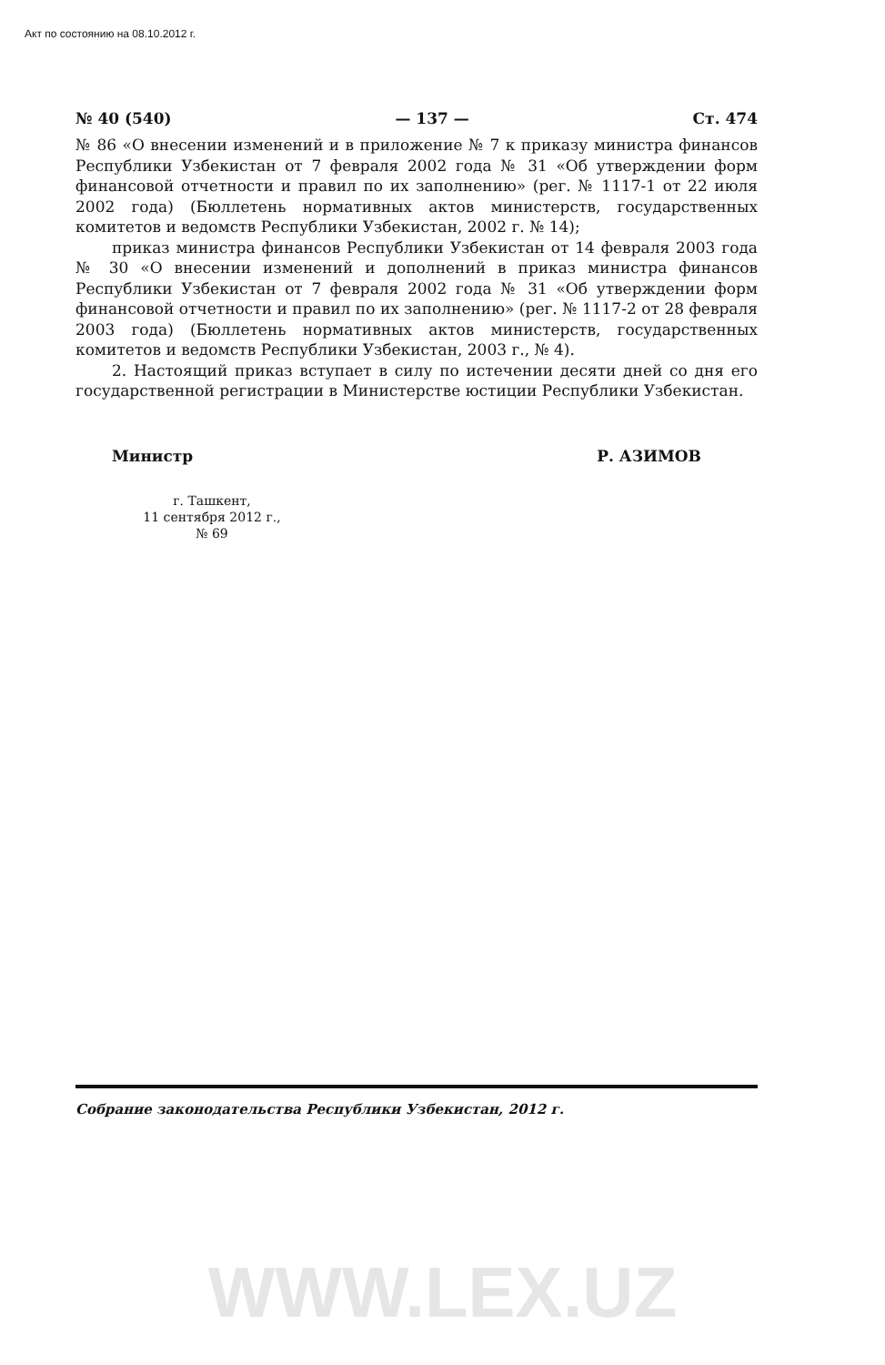Акт по состоянию на 08.10.2012 г.
№ 40 (540) — 137 — Ст. 474
№ 86 «О внесении изменений и в приложение № 7 к приказу министра финансов Республики Узбекистан от 7 февраля 2002 года № 31 «Об утверждении форм финансовой отчетности и правил по их заполнению» (рег. № 1117-1 от 22 июля 2002 года) (Бюллетень нормативных актов министерств, государственных комитетов и ведомств Республики Узбекистан, 2002 г. № 14);
приказ министра финансов Республики Узбекистан от 14 февраля 2003 года № 30 «О внесении изменений и дополнений в приказ министра финансов Республики Узбекистан от 7 февраля 2002 года № 31 «Об утверждении форм финансовой отчетности и правил по их заполнению» (рег. № 1117-2 от 28 февраля 2003 года) (Бюллетень нормативных актов министерств, государственных комитетов и ведомств Республики Узбекистан, 2003 г., № 4).
2. Настоящий приказ вступает в силу по истечении десяти дней со дня его государственной регистрации в Министерстве юстиции Республики Узбекистан.
Министр Р. АЗИМОВ
г. Ташкент,
11 сентября 2012 г.,
№ 69
Собрание законодательства Республики Узбекистан, 2012 г.
WWW.LEX.UZ